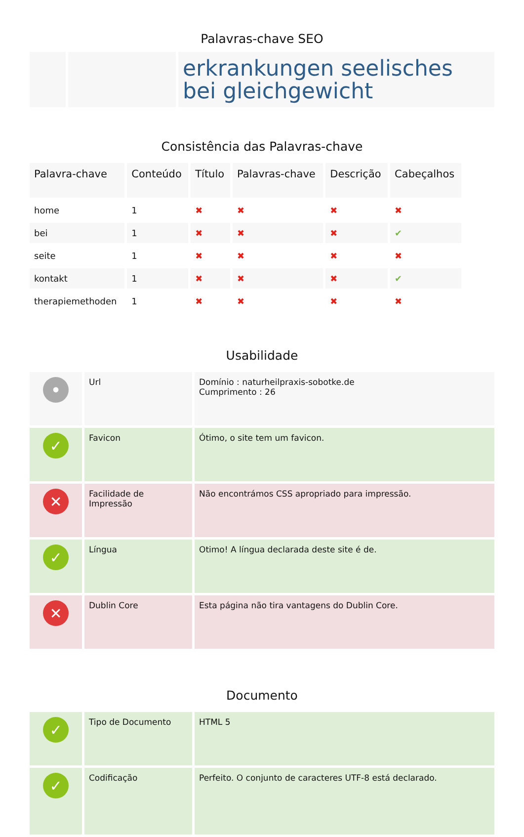Palavras-chave SEO
| | | erkrankungen seelisches bei gleichgewicht |
Consistência das Palavras-chave
| Palavra-chave | Conteúdo | Título | Palavras-chave | Descrição | Cabeçalhos |
| --- | --- | --- | --- | --- | --- |
| home | 1 | ✖ | ✖ | ✖ | ✖ |
| bei | 1 | ✖ | ✖ | ✖ | ✔ |
| seite | 1 | ✖ | ✖ | ✖ | ✖ |
| kontakt | 1 | ✖ | ✖ | ✖ | ✔ |
| therapiemethoden | 1 | ✖ | ✖ | ✖ | ✖ |
Usabilidade
| • | Url | Domínio : naturheilpraxis-sobotke.de Cumprimento : 26 |
| ✓ | Favicon | Ótimo, o site tem um favicon. |
| ✕ | Facilidade de Impressão | Não encontrámos CSS apropriado para impressão. |
| ✓ | Língua | Otimo! A língua declarada deste site é de. |
| ✕ | Dublin Core | Esta página não tira vantagens do Dublin Core. |
Documento
| ✓ | Tipo de Documento | HTML 5 |
| ✓ | Codificação | Perfeito. O conjunto de caracteres UTF-8 está declarado. |